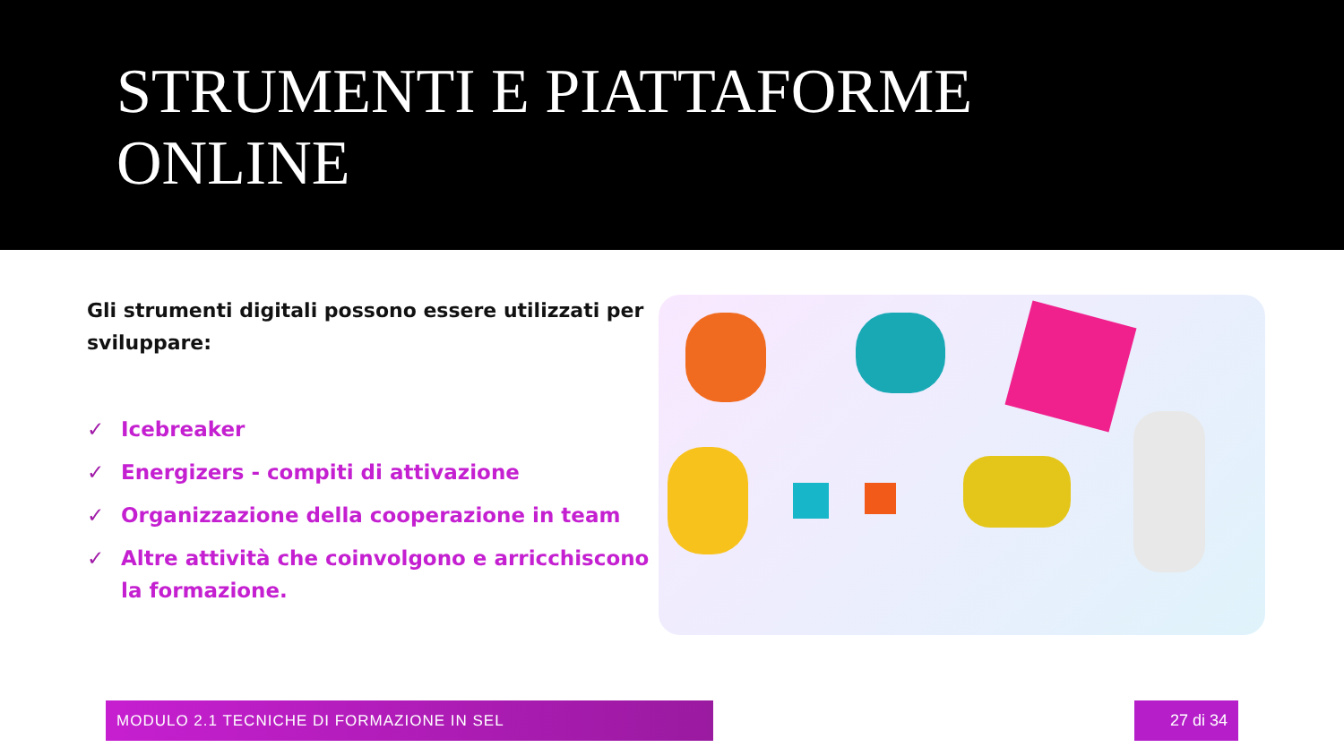STRUMENTI E PIATTAFORME
ONLINE
Gli strumenti digitali possono essere utilizzati per sviluppare:
✓ Icebreaker
✓ Energizers - compiti di attivazione
✓ Organizzazione della cooperazione in team
✓ Altre attività che coinvolgono e arricchiscono la formazione.
MODULO 2.1 TECNICHE DI FORMAZIONE IN SEL 27 di 34